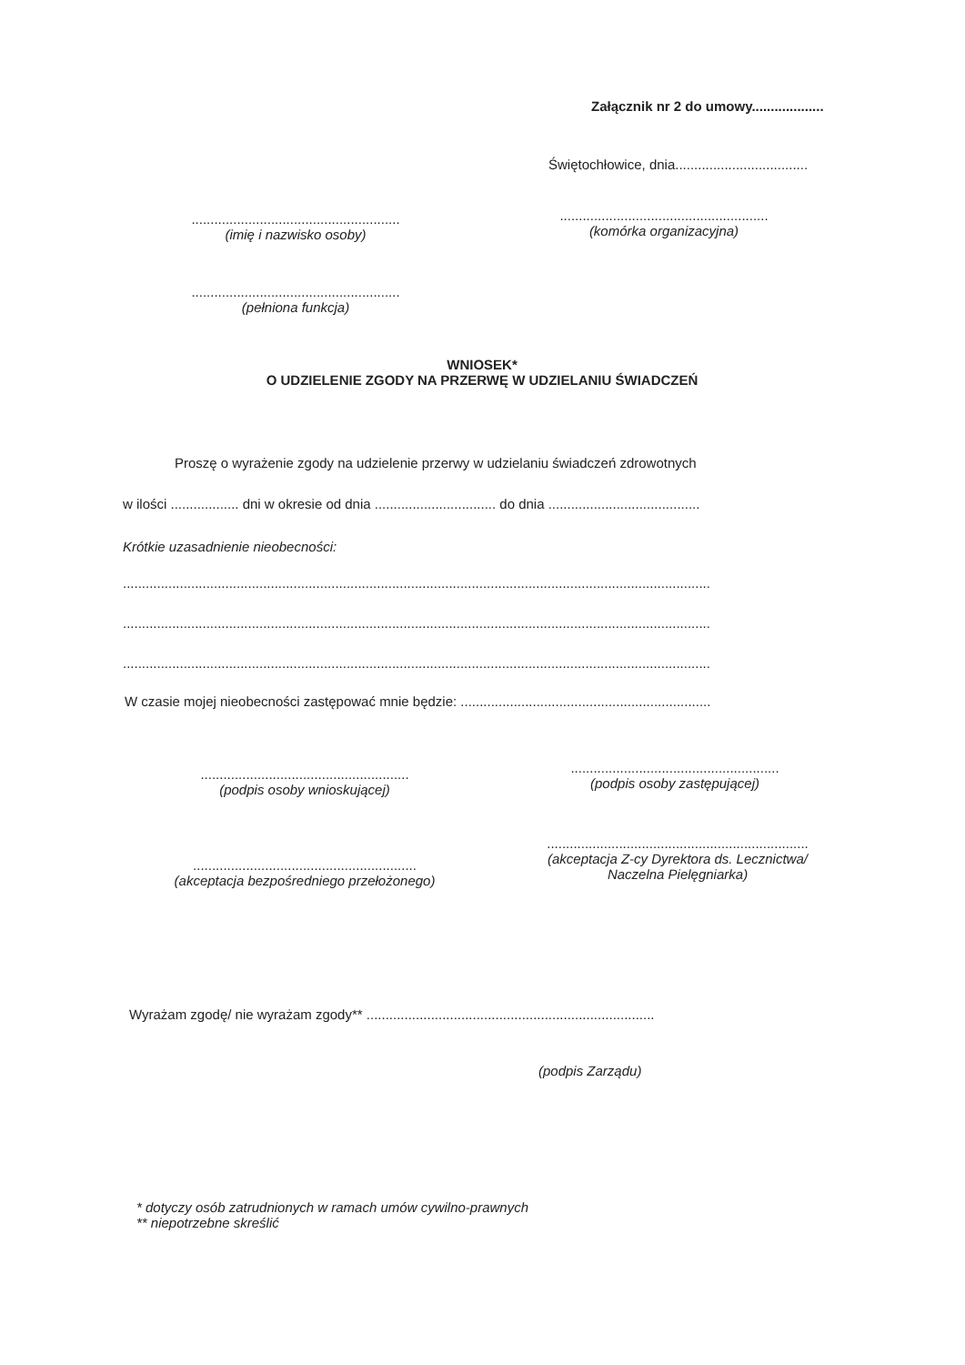Załącznik nr 2 do umowy...................
Świętochłowice, dnia...................................
.......................................................
(imię i nazwisko osoby)
.......................................................
(komórka organizacyjna)
.......................................................
(pełniona funkcja)
WNIOSEK*
O UDZIELENIE ZGODY NA PRZERWĘ W UDZIELANIU ŚWIADCZEŃ
Proszę o wyrażenie zgody na udzielenie przerwy w udzielaniu świadczeń zdrowotnych
w ilości .................. dni w okresie od dnia ................................ do dnia ........................................
Krótkie uzasadnienie nieobecności:
...........................................................................................................................................................
...........................................................................................................................................................
...........................................................................................................................................................
W czasie mojej nieobecności zastępować mnie będzie: ..................................................................
.......................................................
(podpis osoby wnioskującej)
.......................................................
(podpis osoby zastępującej)
.....................................................................
(akceptacja Z-cy Dyrektora ds. Lecznictwa/
Naczelna Pielęgniarka)
...........................................................
(akceptacja bezpośredniego przełożonego)
Wyrażam zgodę/ nie wyrażam zgody** ............................................................................
(podpis Zarządu)
* dotyczy osób zatrudnionych w ramach umów cywilno-prawnych
** niepotrzebne skreślić